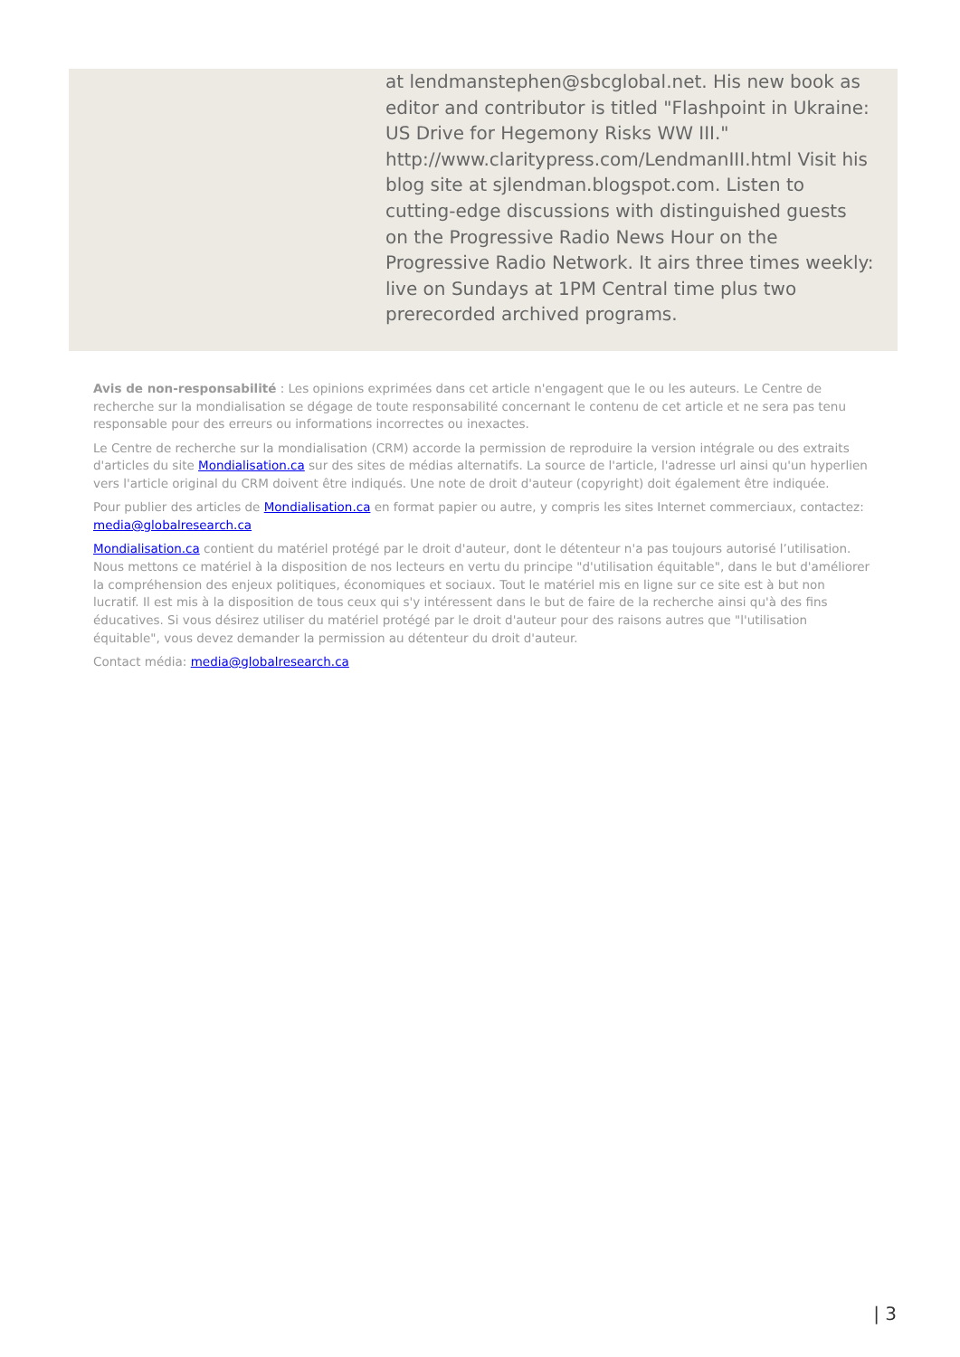at lendmanstephen@sbcglobal.net. His new book as editor and contributor is titled "Flashpoint in Ukraine: US Drive for Hegemony Risks WW III." http://www.claritypress.com/LendmanIII.html Visit his blog site at sjlendman.blogspot.com. Listen to cutting-edge discussions with distinguished guests on the Progressive Radio News Hour on the Progressive Radio Network. It airs three times weekly: live on Sundays at 1PM Central time plus two prerecorded archived programs.
Avis de non-responsabilité : Les opinions exprimées dans cet article n'engagent que le ou les auteurs. Le Centre de recherche sur la mondialisation se dégage de toute responsabilité concernant le contenu de cet article et ne sera pas tenu responsable pour des erreurs ou informations incorrectes ou inexactes.
Le Centre de recherche sur la mondialisation (CRM) accorde la permission de reproduire la version intégrale ou des extraits d'articles du site Mondialisation.ca sur des sites de médias alternatifs. La source de l'article, l'adresse url ainsi qu'un hyperlien vers l'article original du CRM doivent être indiqués. Une note de droit d'auteur (copyright) doit également être indiquée.
Pour publier des articles de Mondialisation.ca en format papier ou autre, y compris les sites Internet commerciaux, contactez: media@globalresearch.ca
Mondialisation.ca contient du matériel protégé par le droit d'auteur, dont le détenteur n'a pas toujours autorisé l’utilisation. Nous mettons ce matériel à la disposition de nos lecteurs en vertu du principe "d'utilisation équitable", dans le but d'améliorer la compréhension des enjeux politiques, économiques et sociaux. Tout le matériel mis en ligne sur ce site est à but non lucratif. Il est mis à la disposition de tous ceux qui s'y intéressent dans le but de faire de la recherche ainsi qu'à des fins éducatives. Si vous désirez utiliser du matériel protégé par le droit d'auteur pour des raisons autres que "l'utilisation équitable", vous devez demander la permission au détenteur du droit d'auteur.
Contact média: media@globalresearch.ca
| 3